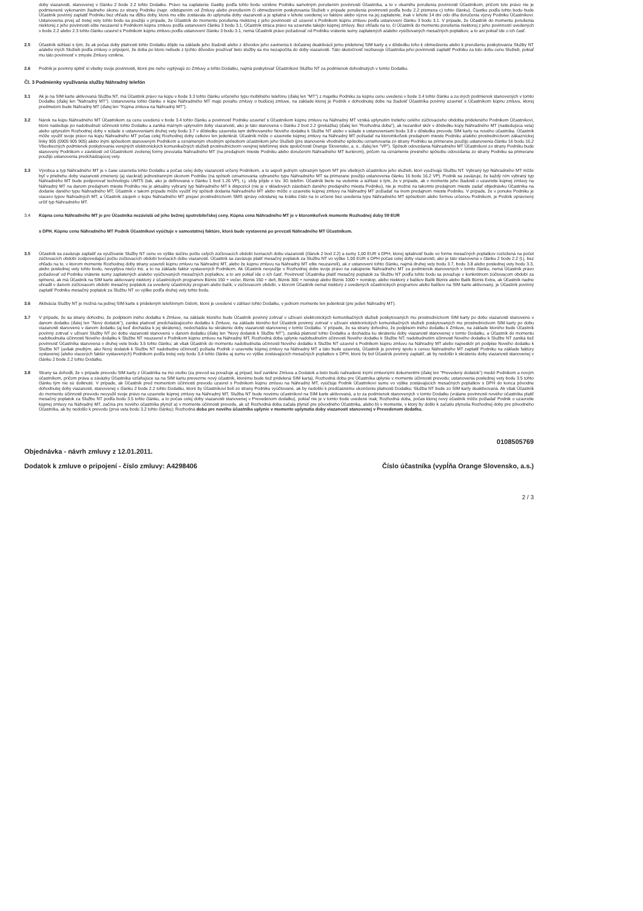doby viazanosti, stanovenej v článku 2 bode 2.2 tohto Dodatku. Právo na zaplatenie čiastky podľa tohto bodu vznikne Podniku samotným porušením povinnosti Účastníka, a to v okamihu porušenia povinnosti Účastníkom, pričom toto právo nie je podmienené vykonaním žiadneho úkonu zo strany Podniku (napr. odstúpením od Zmluvy alebo prerušením či obmedzením poskytovania Služieb v prípade porušenia povinnosti podľa bodu 2.2 písmena c) tohto článku). Čiastku podľa tohto bodu bude Účastník povinný zaplatiť Podniku bez ohľadu na dĺžku doby, ktorá mu ešte zostávala do uplynutia doby viazanosti a je splatná v lehote uvedenej vo faktúre alebo výzve na jej zaplatenie, inak v lehote 14 dní odo dňa doručenia výzvy Podniku Účastníkovi. Ustanovenia prvej až tretej vety tohto bodu sa použijú v prípade, že Účastník do momentu porušenia niektorej z jeho povinností už uzavrel s Podnikom kúpnu zmluvu podľa ustanovení článku 3 bodu 3.1. V prípade, že Účastník do momentu porušenia niektorej z jeho povinností ešte neuzavrel s Podnikom kúpnu zmluvu podľa ustanovení článku 3 bodu 3.1, Účastník stráca právo na uzavretie takejto kúpnej zmluvy. Bez ohľadu na to, či Účastník do momentu porušenia niektorej z jeho povinností uvedených v bode 2.2 alebo 2.3 tohto článku uzavrel s Podnikom kúpnu zmluvu podľa ustanovení článku 3 bodu 3.1, nemá Účastník právo požadovať od Podniku vrátenie sumy zaplatených a/alebo vyúčtovaných mesačných poplatkov, a to ani pokiaľ ide o ich časť.
2.5 Účastník súhlasí s tým, že ak počas doby platnosti tohto Dodatku dôjde na základe jeho žiadosti alebo z dôvodov jeho zavinenia k dočasnej deaktivácii jemu pridelenej SIM karty a v dôsledku toho k obmedzeniu alebo k prerušeniu poskytovania Služby NT a/alebo iných Služieb podľa zmluvy o pripojení, že doba po ktorú nebude z týchto dôvodov používať tieto služby sa mu nezapočíta do doby viazanosti. Táto skutočnosť nezbavuje Účastníka jeho povinnosti zaplatiť Podniku za túto dobu cenu Služieb, pokiaľ mu táto povinnosť v zmysle Zmluvy vznikne.
2.6 Podnik je povinný splniť si všetky svoje povinnosti, ktoré pre neho vyplývajú zo Zmluvy a tohto Dodatku, najmä poskytovať Účastníkovi Službu NT za podmienok dohodnutých v tomto Dodatku.
Čl. 3 Podmienky využívania služby Náhradný telefón
3.1 Ak je na SIM karte aktivovaná Služba NT, má Účastník právo na kúpu v bode 3.3 tohto článku určeného typu mobilného telefónu (ďalej len "MT") z majetku Podniku za kúpnu cenu uvedenú v bode 3.4 tohto článku a za iných podmienok stanovených v tomto Dodatku (ďalej len "Náhradný MT"). Ustanovenia tohto článku o kúpe Náhradného MT majú povahu zmluvy o budúcej zmluve, na základe ktorej je Podnik v dohodnutej dobe na žiadosť Účastníka povinný uzavrieť s Účastníkom kúpnu zmluvu, ktorej predmetom bude Náhradný MT (ďalej len "Kúpna zmluva na Náhradný MT").
3.2 Nárok na kúpu Náhradného MT Účastníkom za cenu uvedenú v bode 3.4 tohto článku a povinnosť Podniku uzavrieť s Účastníkom kúpnu zmluvu na Náhradný MT vzniká uplynutím tretieho celého zúčtovacieho obdobia prideleného Podnikom Účastníkovi, ktoré nasleduje po nadobudnutí účinnosti tohto Dodatku a zaniká márnym uplynutím doby viazanosti, ako je táto stanovená v článku 2 bod 2.2 (prekážka) (ďalej len "Rozhodná doba"), ak nezanikol skôr v dôsledku kúpy Náhradného MT (nasledujúca veta) alebo uplynutím Rozhodnej doby v súlade s ustanoveniami druhej vety bodu 3.7 v dôsledku uzavretia tam definovaného Nového dodatku k Službe NT alebo v súlade s ustanoveniami bodu 3.8 v dôsledku prevodu SIM karty na nového účastníka. Účastník môže využiť svoje právo na kúpu Náhradného MT počas celej Rozhodnej doby celkovo len jedenkrát. Účastník môže o uzavretie kúpnej zmluvy na Náhradný MT požiadať na ktoromkoľvek predajnom mieste Podniku a/alebo prostredníctvom zákazníckej linky 905 (0905 905 905) alebo iným spôsobom stanoveným Podnikom a oznámeným vhodným spôsobom účastníkom jeho Služieb (pre stanovenie vhodného spôsobu oznamovania zo strany Podniku sa primerane použijú ustanovenia článku 16 bodu 16.2 Všeobecných podmienok poskytovania verejných elektronických komunikačných služieb prostredníctvom verejnej telefónnej siete spoločnosti Orange Slovensko, a. s., ďalej len "VP"). Spôsob odovzdania Náhradného MT Účastníkovi zo strany Podniku bude stanovený Podnikom v závislosti od Účastníkom zvolenej formy prevzatia Náhradného MT (na predajnom mieste Podniku alebo doručením Náhradného MT kuriérom), pričom na oznámenie presného spôsobu odovzdania zo strany Podniku sa primerane použijú ustanovenia predchádzajúcej vety.
3.3 Výrobca a typ Náhradného MT je v čase uzavretia tohto Dodatku a počas celej doby viazanosti určený Podnikom, a to aspoň jedným vybraným typom MT pre všetkých účastníkov jeho služieb, ktorí využívajú Službu NT. Vybraný typ Náhradného MT môže byť v priebehu doby viazanosti zmenený (aj viackrát) jednostranným úkonom Podniku (na spôsob oznamovania vybraného typu Náhradného MT sa primerane použijú ustanovenia článku 16 bodu 16.2 VP). Podnik sa zaväzuje, že každý ním vybraný typ Náhradného MT bude podporovať technológiu UMTS (tak, ako je definovaná v článku 1 bod 1.26 VP), t.j. vždy pôjde o tzv. 3G telefón. Účastník berie na vedomie a súhlasí s tým, že v prípade, ak v momente jeho žiadosti o uzavretie kúpnej zmluvy na Náhradný MT na danom predajnom mieste Podniku nie je aktuálny vybraný typ Náhradného MT k dispozícii (nie je v skladových zásobách daného predajného miesta Podniku), nie je možné na takomto predajnom mieste zadať objednávku Účastníka na dodanie daného typu Náhradného MT; Účastník v takom prípade môže využiť iný spôsob dodania Náhradného MT alebo môže o uzavretie kúpnej zmluvy na Náhradný MT požiadať na inom predajnom mieste Podniku. V prípade, že v ponuke Podniku je viacero typov Náhradných MT, a Účastník záujem o kúpu Náhradného MT prejaví prostredníctvom SMS správy odoslanej na krátke číslo na to určené bez uvedenia typu Náhradného MT spôsobom alebo formou určenou Podnikom, je Podnik oprávnený určiť typ Náhradného MT.
3.4 Kúpna cena Náhradného MT je pre Účastníka nezávislá od jeho bežnej spotrebiteľskej ceny. Kúpna cena Náhradného MT je v ktoromkoľvek momente Rozhodnej doby 59 EUR
s DPH. Kúpnu cenu Náhradného MT Podnik Účastníkovi vyúčtuje v samostatnej faktúre, ktorá bude vystavená po prevzatí Náhradného MT Účastníkom.
3.5 Účastník sa zaväzuje zaplatiť za využívanie Služby NT cenu vo výške súčinu počtu celých zúčtovacích období tvoriacich dobu viazanosti (článok 2 bod 2.2) a sumy 1,00 EUR s DPH, ktorej splatnosť bude vo forme mesačných poplatkov rozložená na počet zúčtovacích období zodpovedajúci počtu zúčtovacích období tvoriacich dobu viazanosti. Účastník sa zaväzuje platiť mesačný poplatok za Službu NT vo výške 1,00 EUR s DPH počas celej doby viazanosti, ako je táto stanovená v článku 2 bode 2.2 (t.j. bez ohľadu na to, v ktorom momente Rozhodnej doby strany uzavreli kúpnu zmluvu na Náhradný MT, alebo že kúpnu zmluvu na Náhradný MT ešte neuzavreli), ak z ustanovení tohto článku, najmä druhej vety bodu 3.7, bodu 3.8 alebo poslednej vety bodu 3.3, alebo poslednej vety tohto bodu, nevyplýva niečo iné, a to na základe faktúr vystavených Podnikom. Ak Účastník nevyužije v Rozhodnej dobe svoje právo na zakúpenie Náhradného MT za podmienok stanovených v tomto článku, nemá Účastník právo požadovať od Podniku vrátenie sumy zaplatených a/alebo vyúčtovaných mesačných poplatkov, a to ani pokiaľ ide o ich časť. Povinnosť Účastníka platiť mesačný poplatok za Službu NT podľa tohto bodu sa považuje v konkrétnom zúčtovacom období za splnenú, ak má Účastník na SIM karte aktivovaný niektorý z účastníckych programov Biznis 150 + večer, Biznis 150 + deň, Biznis 300 + nonstop alebo Biznis 1000 + nonstop, alebo niektorý z balíkov Balík Biznis alebo Balík Biznis Extra, ak Účastník riadne uhradil v danom zúčtovacom období mesačný poplatok za uvedený účastnícky program alebo balík; v zúčtovacom období, v ktorom Účastník nemal niektorý z uvedených účastníckych programov alebo balíkov na SIM karte aktivovaný, je Účastník povinný zaplatiť Podniku mesačný poplatok za Službu NT vo výške podľa druhej vety tohto bodu.
3.6 Aktivácia Služby NT je možná na jednej SIM karte s prideleným telefónnym číslom, ktoré je uvedené v záhlaví tohto Dodatku, v jednom momente len jedenkrát (pre jeden Náhradný MT).
3.7 V prípade, že sa strany dohodnú, že podpisom iného dodatku k Zmluve, na základe ktorého bude Účastník povinný zotrvať v užívaní elektronických komunikačných služieb poskytovaných mu prostredníctvom SIM karty po dobu viazanosti stanovenú v danom dodatku (ďalej len "Nový dodatok"), zaniká platnosť predchádzajúceho dodatku k Zmluve, na základe ktorého bol Účastník povinný zotrvať v užívaní elektronických komunikačných služieb poskytovaných mu prostredníctvom SIM karty po dobu viazanosti stanovenú v danom dodatku (aj keď dochádza k jej skráteniu), nedochádza ku skráteniu doby viazanosti stanovenej v tomto Dodatku. V prípade, že sa strany dohodnú, že podpisom iného dodatku k Zmluve, na základe ktorého bude Účastník povinný zotrvať v užívaní Služby NT po dobu viazanosti stanovenú v danom dodatku (ďalej len "Nový dodatok k Službe NT"), zaniká platnosť tohto Dodatku a dochádza ku skráteniu doby viazanosti stanovenej v tomto Dodatku, a Účastník do momentu nadobudnutia účinnosti Nového dodatku k Službe NT neuzavrel s Podnikom kúpnu zmluvu na Náhradný MT, Rozhodná doba uplynie nadobudnutím účinnosti Nového dodatku k Službe NT; nadobudnutím účinnosti Nového dodatku k Službe NT zaniká tiež povinnosť Účastníka stanovená v druhej vete bodu 3.5 tohto článku; ak však Účastník do momentu nadobudnutia účinnosti Nového dodatku k Službe NT uzavrel s Podnikom kúpnu zmluvu na Náhradný MT alebo najneskôr pri podpise Nového dodatku k Službe NT (avšak predtým, ako Nový dodatok k Službe NT nadobudne účinnosť) požiada Podnik o uzavretie kúpnej zmluvy na Náhradný MT a táto bude uzavretá, Účastník je povinný spolu s cenou Náhradného MT zaplatiť Podniku na základe faktúry vystavenej (alebo viacerých faktúr vystavených) Podnikom podľa tretej vety bodu 3.4 tohto článku aj sumu vo výške zostávajúcich mesačných poplatkov s DPH, ktoré by bol Účastník povinný zaplatiť, ak by nedošlo k skráteniu doby viazanosti stanovenej v článku 2 bode 2.2 tohto Dodatku.
3.8 Strany sa dohodli, že v prípade prevodu SIM karty z Účastníka na inú osobu (za prevod sa považuje aj prípad, keď zanikne Zmluva a Dodatok a tieto budú nahradené inými zmluvnými dokumentmi (ďalej len "Prevedený dodatok") medzi Podnikom a novým účastníkom, pričom práva a záväzky Účastníka vzťahujúce sa na SIM kartu prevezme nový účastník, ktorému bude tiež pridelená SIM karta), Rozhodná doba pre Účastníka uplynie v momente účinnosti prevodu; ustanovenia poslednej vety bodu 3.5 tohto článku tým nie sú dotknuté. V prípade, ak Účastník pred momentom účinnosti prevodu uzavrel s Podnikom kúpnu zmluvu na Náhradný MT, vyúčtuje Podnik Účastníkovi sumu vo výške zostávajúcich mesačných poplatkov s DPH do konca pôvodne dohodnutej doby viazanosti, stanovenej v článku 2 bode 2.2 tohto Dodatku, ktoré by Účastníkovi boli zo strany Podniku vyúčtované, ak by nedošlo k predčasnému ukončeniu platnosti Dodatku; Služba NT bude zo SIM karty deaktivovaná. Ak však Účastník do momentu účinnosti prevodu nevyužil svoje právo na uzavretie kúpnej zmluvy na Náhradný MT, Služba NT bude novému účastníkovi na SIM karte aktivovaná, a to za podmienok stanovených v tomto Dodatku (vrátane povinnosti nového účastníka platiť mesačný poplatok za Službu NT podľa bodu 3.5 tohto článku, a to počas celej doby viazanosti stanovenej v Prevedenom dodatku), pokiaľ nie je v tomto bode uvedené inak; Rozhodná doba, počas ktorej nový účastník môže požiadať Podnik o uzavretie kúpnej zmluvy na Náhradný MT, začína pre nového účastníka plynúť a) v momente účinnosti prevodu, ak už Rozhodná doba začala plynúť pre pôvodného Účastníka, alebo b) v momente, v ktorý by došlo k začatiu plynutia Rozhodnej doby pre pôvodného Účastníka, ak by nedošlo k prevodu (prvá veta bodu 3.2 tohto článku); Rozhodná doba pre nového účastníka uplynie v momente uplynutia doby viazanosti stanovenej v Prevedenom dodatku.
0108505769
Objednávka - návrh zmluvy z 12.01.2011.
Dodatok k zmluve o pripojení - číslo zmluvy: A4298406 Číslo účastníka (vypĺňa Orange Slovensko, a.s.)
2 / 3